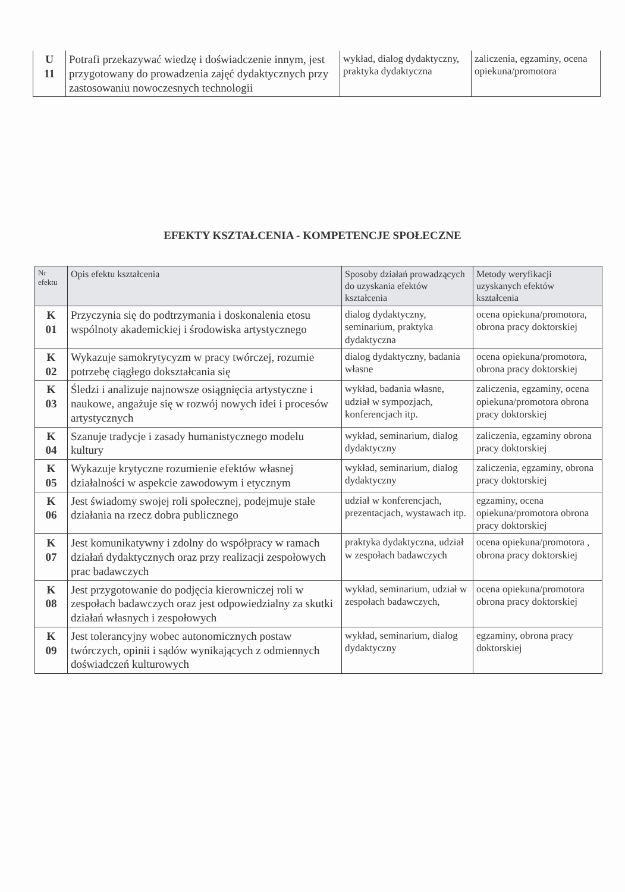| U 11 | Potrafi przekazywać wiedzę i doświadczenie innym, jest przygotowany do prowadzenia zajęć dydaktycznych przy zastosowaniu nowoczesnych technologii | wykład, dialog dydaktyczny, praktyka dydaktyczna | zaliczenia, egzaminy, ocena opiekuna/promotora |
EFEKTY KSZTAŁCENIA - KOMPETENCJE SPOŁECZNE
| Nr efektu | Opis efektu kształcenia | Sposoby działań prowadzących do uzyskania efektów kształcenia | Metody weryfikacji uzyskanych efektów kształcenia |
| --- | --- | --- | --- |
| K 01 | Przyczynia się do podtrzymania i doskonalenia etosu wspólnoty akademickiej i środowiska artystycznego | dialog dydaktyczny, seminarium, praktyka dydaktyczna | ocena opiekuna/promotora, obrona pracy doktorskiej |
| K 02 | Wykazuje samokrytycyzm w pracy twórczej, rozumie potrzebę ciągłego dokształcania się | dialog dydaktyczny, badania własne | ocena opiekuna/promotora, obrona pracy doktorskiej |
| K 03 | Śledzi i analizuje najnowsze osiągnięcia artystyczne i naukowe, angażuje się w rozwój nowych idei i procesów artystycznych | wykład, badania własne, udział w sympozjach, konferencjach itp. | zaliczenia, egzaminy, ocena opiekuna/promotora obrona pracy doktorskiej |
| K 04 | Szanuje tradycje i zasady humanistycznego modelu kultury | wykład, seminarium, dialog dydaktyczny | zaliczenia, egzaminy obrona pracy doktorskiej |
| K 05 | Wykazuje krytyczne rozumienie efektów własnej działalności w aspekcie zawodowym i etycznym | wykład, seminarium, dialog dydaktyczny | zaliczenia, egzaminy, obrona pracy doktorskiej |
| K 06 | Jest świadomy swojej roli społecznej, podejmuje stałe działania na rzecz dobra publicznego | udział w konferencjach, prezentacjach, wystawach itp. | egzaminy, ocena opiekuna/promotora obrona pracy doktorskiej |
| K 07 | Jest komunikatywny i zdolny do współpracy w ramach działań dydaktycznych oraz przy realizacji zespołowych prac badawczych | praktyka dydaktyczna, udział w zespołach badawczych | ocena opiekuna/promotora , obrona pracy doktorskiej |
| K 08 | Jest przygotowanie do podjęcia kierowniczej roli w zespołach badawczych oraz jest odpowiedzialny za skutki działań własnych i zespołowych | wykład, seminarium, udział w zespołach badawczych, | ocena opiekuna/promotora obrona pracy doktorskiej |
| K 09 | Jest tolerancyjny wobec autonomicznych postaw twórczych, opinii i sądów wynikających z odmiennych doświadczeń kulturowych | wykład, seminarium, dialog dydaktyczny | egzaminy, obrona pracy doktorskiej |